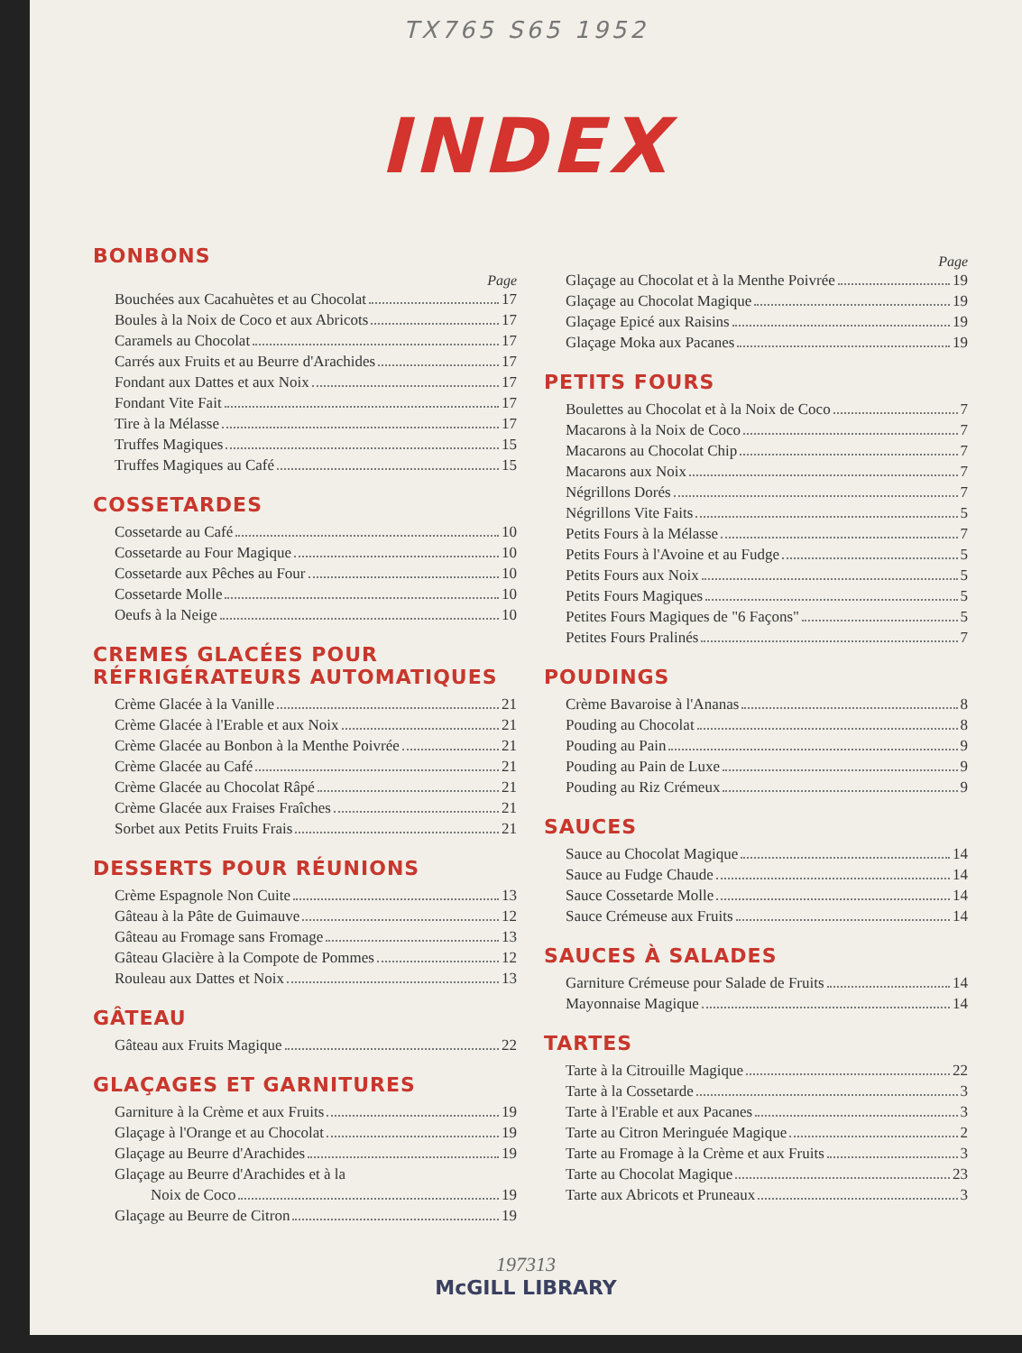TX765 S65 1952
INDEX
BONBONS
Page
Bouchées aux Cacahuètes et au Chocolat 17
Boules à la Noix de Coco et aux Abricots 17
Caramels au Chocolat 17
Carrés aux Fruits et au Beurre d'Arachides 17
Fondant aux Dattes et aux Noix 17
Fondant Vite Fait 17
Tire à la Mélasse 17
Truffes Magiques 15
Truffes Magiques au Café 15
COSSETARDES
Cossetarde au Café 10
Cossetarde au Four Magique 10
Cossetarde aux Pêches au Four 10
Cossetarde Molle 10
Oeufs à la Neige 10
CREMES GLACÉES POUR
RÉFRIGÉRATEURS AUTOMATIQUES
Crème Glacée à la Vanille 21
Crème Glacée à l'Erable et aux Noix 21
Crème Glacée au Bonbon à la Menthe Poivrée 21
Crème Glacée au Café 21
Crème Glacée au Chocolat Râpé 21
Crème Glacée aux Fraises Fraîches 21
Sorbet aux Petits Fruits Frais 21
DESSERTS POUR RÉUNIONS
Crème Espagnole Non Cuite 13
Gâteau à la Pâte de Guimauve 12
Gâteau au Fromage sans Fromage 13
Gâteau Glacière à la Compote de Pommes 12
Rouleau aux Dattes et Noix 13
GÂTEAU
Gâteau aux Fruits Magique 22
GLAÇAGES ET GARNITURES
Garniture à la Crème et aux Fruits 19
Glaçage à l'Orange et au Chocolat 19
Glaçage au Beurre d'Arachides 19
Glaçage au Beurre d'Arachides et à la
Noix de Coco 19
Glaçage au Beurre de Citron 19
Page
Glaçage au Chocolat et à la Menthe Poivrée 19
Glaçage au Chocolat Magique 19
Glaçage Epicé aux Raisins 19
Glaçage Moka aux Pacanes 19
PETITS FOURS
Boulettes au Chocolat et à la Noix de Coco 7
Macarons à la Noix de Coco 7
Macarons au Chocolat Chip 7
Macarons aux Noix 7
Négrillons Dorés 7
Négrillons Vite Faits 5
Petits Fours à la Mélasse 7
Petits Fours à l'Avoine et au Fudge 5
Petits Fours aux Noix 5
Petits Fours Magiques 5
Petites Fours Magiques de "6 Façons" 5
Petites Fours Pralinés 7
POUDINGS
Crème Bavaroise à l'Ananas 8
Pouding au Chocolat 8
Pouding au Pain 9
Pouding au Pain de Luxe 9
Pouding au Riz Crémeux 9
SAUCES
Sauce au Chocolat Magique 14
Sauce au Fudge Chaude 14
Sauce Cossetarde Molle 14
Sauce Crémeuse aux Fruits 14
SAUCES À SALADES
Garniture Crémeuse pour Salade de Fruits 14
Mayonnaise Magique 14
TARTES
Tarte à la Citrouille Magique 22
Tarte à la Cossetarde 3
Tarte à l'Erable et aux Pacanes 3
Tarte au Citron Meringuée Magique 2
Tarte au Fromage à la Crème et aux Fruits 3
Tarte au Chocolat Magique 23
Tarte aux Abricots et Pruneaux 3
197313
McGILL LIBRARY